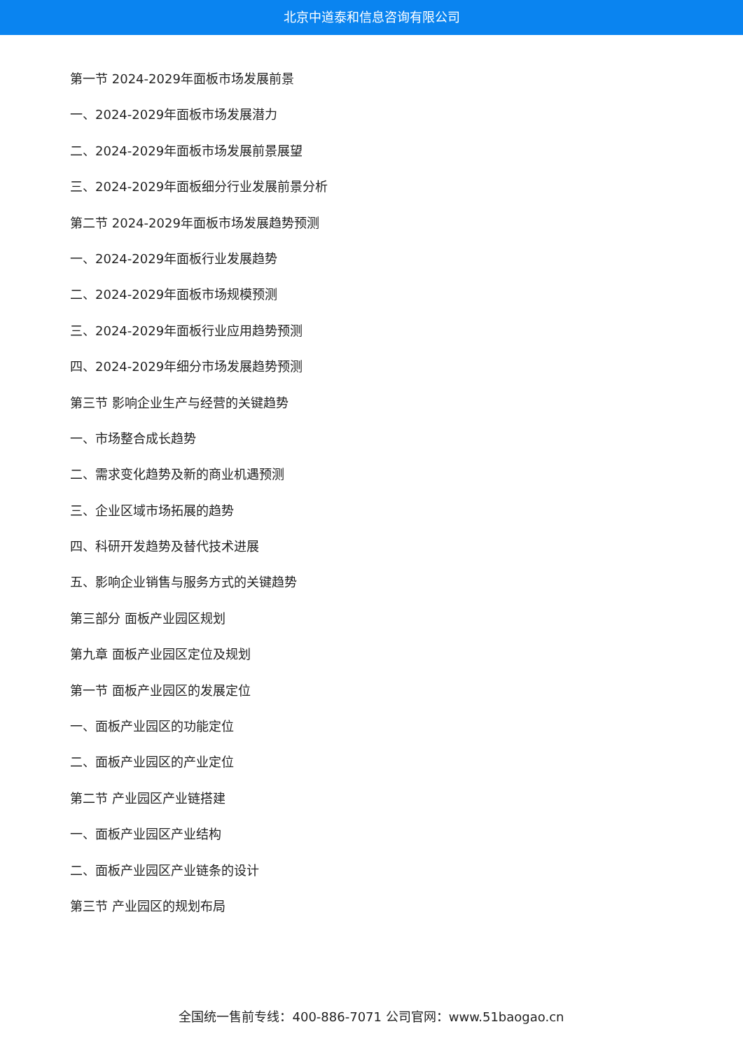北京中道泰和信息咨询有限公司
第一节 2024-2029年面板市场发展前景
一、2024-2029年面板市场发展潜力
二、2024-2029年面板市场发展前景展望
三、2024-2029年面板细分行业发展前景分析
第二节 2024-2029年面板市场发展趋势预测
一、2024-2029年面板行业发展趋势
二、2024-2029年面板市场规模预测
三、2024-2029年面板行业应用趋势预测
四、2024-2029年细分市场发展趋势预测
第三节 影响企业生产与经营的关键趋势
一、市场整合成长趋势
二、需求变化趋势及新的商业机遇预测
三、企业区域市场拓展的趋势
四、科研开发趋势及替代技术进展
五、影响企业销售与服务方式的关键趋势
第三部分 面板产业园区规划
第九章 面板产业园区定位及规划
第一节 面板产业园区的发展定位
一、面板产业园区的功能定位
二、面板产业园区的产业定位
第二节 产业园区产业链搭建
一、面板产业园区产业结构
二、面板产业园区产业链条的设计
第三节 产业园区的规划布局
全国统一售前专线：400-886-7071 公司官网：www.51baogao.cn